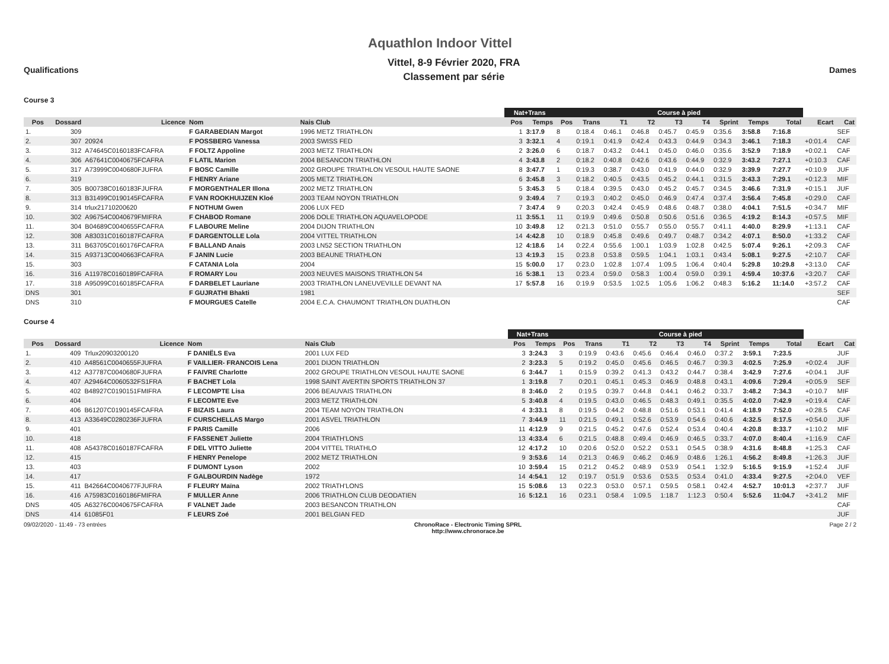Aquathlon Indoor Vittel
Qualifications
Vittel, 8-9 Février 2020, FRA
Classement par série
Dames
Course 3
| | | | | | Nat+Trans | | Course à pied | | | | | | | | | | |
| --- | --- | --- | --- | --- | --- | --- | --- | --- | --- | --- | --- | --- | --- | --- | --- | --- | --- |
| Pos | Dossard | Licence | Nom | Nais Club | Pos | Temps | Pos | Trans | T1 | T2 | T3 | T4 | Sprint | Temps | Total | Ecart | Cat |
| 1. | 309 | | F GARABEDIAN Margot | 1996 METZ TRIATHLON | 1 | 3:17.9 | 8 | 0:18.4 | 0:46.1 | 0:46.8 | 0:45.7 | 0:45.9 | 0:35.6 | 3:58.8 | 7:16.8 | | SEF |
| 2. | 307 | 20924 | F POSSBERG Vanessa | 2003 SWISS FED | 3 | 3:32.1 | 4 | 0:19.1 | 0:41.9 | 0:42.4 | 0:43.3 | 0:44.9 | 0:34.3 | 3:46.1 | 7:18.3 | +0:01.4 | CAF |
| 3. | 312 | A74645C0160183FCAFRA | F FOLTZ Appoline | 2003 METZ TRIATHLON | 2 | 3:26.0 | 6 | 0:18.7 | 0:43.2 | 0:44.1 | 0:45.0 | 0:46.0 | 0:35.6 | 3:52.9 | 7:18.9 | +0:02.1 | CAF |
| 4. | 306 | A67641C0040675FCAFRA | F LATIL Marion | 2004 BESANCON TRIATHLON | 4 | 3:43.8 | 2 | 0:18.2 | 0:40.8 | 0:42.6 | 0:43.6 | 0:44.9 | 0:32.9 | 3:43.2 | 7:27.1 | +0:10.3 | CAF |
| 5. | 317 | A73999C0040680FJUFRA | F BOSC Camille | 2002 GROUPE TRIATHLON VESOUL HAUTE SAONE | 8 | 3:47.7 | 1 | 0:19.3 | 0:38.7 | 0:43.0 | 0:41.9 | 0:44.0 | 0:32.9 | 3:39.9 | 7:27.7 | +0:10.9 | JUF |
| 6. | 319 | | F HENRY Ariane | 2005 METZ TRIATHLON | 6 | 3:45.8 | 3 | 0:18.2 | 0:40.5 | 0:43.5 | 0:45.2 | 0:44.1 | 0:31.5 | 3:43.3 | 7:29.1 | +0:12.3 | MIF |
| 7. | 305 | B00738C0160183FJUFRA | F MORGENTHALER Illona | 2002 METZ TRIATHLON | 5 | 3:45.3 | 5 | 0:18.4 | 0:39.5 | 0:43.0 | 0:45.2 | 0:45.7 | 0:34.5 | 3:46.6 | 7:31.9 | +0:15.1 | JUF |
| 8. | 313 | B31499C0190145FCAFRA | F VAN ROOKHUIJZEN Kloé | 2003 TEAM NOYON TRIATHLON | 9 | 3:49.4 | 7 | 0:19.3 | 0:40.2 | 0:45.0 | 0:46.9 | 0:47.4 | 0:37.4 | 3:56.4 | 7:45.8 | +0:29.0 | CAF |
| 9. | 314 | trlux21710200620 | F NOTHUM Gwen | 2006 LUX FED | 7 | 3:47.4 | 9 | 0:20.3 | 0:42.4 | 0:45.9 | 0:48.6 | 0:48.7 | 0:38.0 | 4:04.1 | 7:51.5 | +0:34.7 | MIF |
| 10. | 302 | A96754C0040679FMIFRA | F CHABOD Romane | 2006 DOLE TRIATHLON AQUAVELOPODE | 11 | 3:55.1 | 11 | 0:19.9 | 0:49.6 | 0:50.8 | 0:50.6 | 0:51.6 | 0:36.5 | 4:19.2 | 8:14.3 | +0:57.5 | MIF |
| 11. | 304 | B04689C0040655FCAFRA | F LABOURE Meline | 2004 DIJON TRIATHLON | 10 | 3:49.8 | 12 | 0:21.3 | 0:51.0 | 0:55.7 | 0:55.0 | 0:55.7 | 0:41.1 | 4:40.0 | 8:29.9 | +1:13.1 | CAF |
| 12. | 308 | A83031C0160187FCAFRA | F DARGENTOLLE Lola | 2004 VITTEL TRIATHLON | 14 | 4:42.8 | 10 | 0:18.9 | 0:45.8 | 0:49.6 | 0:49.7 | 0:48.7 | 0:34.2 | 4:07.1 | 8:50.0 | +1:33.2 | CAF |
| 13. | 311 | B63705C0160176FCAFRA | F BALLAND Anais | 2003 LN52 SECTION TRIATHLON | 12 | 4:18.6 | 14 | 0:22.4 | 0:55.6 | 1:00.1 | 1:03.9 | 1:02.8 | 0:42.5 | 5:07.4 | 9:26.1 | +2:09.3 | CAF |
| 14. | 315 | A93713C0040663FCAFRA | F JANIN Lucie | 2003 BEAUNE TRIATHLON | 13 | 4:19.3 | 15 | 0:23.8 | 0:53.8 | 0:59.5 | 1:04.1 | 1:03.1 | 0:43.4 | 5:08.1 | 9:27.5 | +2:10.7 | CAF |
| 15. | 303 | | F CATANIA Lola | 2004 | 15 | 5:00.0 | 17 | 0:23.0 | 1:02.8 | 1:07.4 | 1:09.5 | 1:06.4 | 0:40.4 | 5:29.8 | 10:29.8 | +3:13.0 | CAF |
| 16. | 316 | A11978C0160189FCAFRA | F ROMARY Lou | 2003 NEUVES MAISONS TRIATHLON 54 | 16 | 5:38.1 | 13 | 0:23.4 | 0:59.0 | 0:58.3 | 1:00.4 | 0:59.0 | 0:39.1 | 4:59.4 | 10:37.6 | +3:20.7 | CAF |
| 17. | 318 | A95099C0160185FCAFRA | F DARBELET Lauriane | 2003 TRIATHLON LANEUVEVILLE DEVANT NA | 17 | 5:57.8 | 16 | 0:19.9 | 0:53.5 | 1:02.5 | 1:05.6 | 1:06.2 | 0:48.3 | 5:16.2 | 11:14.0 | +3:57.2 | CAF |
| DNS | 301 | | F GUJRATHI Bhakti | 1981 | | | | | | | | | | | | | SEF |
| DNS | 310 | | F MOURGUES Catelle | 2004 E.C.A. CHAUMONT TRIATHLON DUATHLON | | | | | | | | | | | | | CAF |
Course 4
| | | | | | Nat+Trans | | Course à pied | | | | | | | | | | |
| --- | --- | --- | --- | --- | --- | --- | --- | --- | --- | --- | --- | --- | --- | --- | --- | --- | --- |
| Pos | Dossard | Licence | Nom | Nais Club | Pos | Temps | Pos | Trans | T1 | T2 | T3 | T4 | Sprint | Temps | Total | Ecart | Cat |
| 1. | 409 | Trlux20903200120 | F DANIËLS Eva | 2001 LUX FED | 3 | 3:24.3 | 3 | 0:19.9 | 0:43.6 | 0:45.6 | 0:46.4 | 0:46.0 | 0:37.2 | 3:59.1 | 7:23.5 | | JUF |
| 2. | 410 | A48561C0040655FJUFRA | F VAILLIER- FRANCOIS Lena | 2001 DIJON TRIATHLON | 2 | 3:23.3 | 5 | 0:19.2 | 0:45.0 | 0:45.6 | 0:46.5 | 0:46.7 | 0:39.3 | 4:02.5 | 7:25.9 | +0:02.4 | JUF |
| 3. | 412 | A37787C0040680FJUFRA | F FAIVRE Charlotte | 2002 GROUPE TRIATHLON VESOUL HAUTE SAONE | 6 | 3:44.7 | 1 | 0:15.9 | 0:39.2 | 0:41.3 | 0:43.2 | 0:44.7 | 0:38.4 | 3:42.9 | 7:27.6 | +0:04.1 | JUF |
| 4. | 407 | A29464C0060532FS1FRA | F BACHET Lola | 1998 SAINT AVERTIN SPORTS TRIATHLON 37 | 1 | 3:19.8 | 7 | 0:20.1 | 0:45.1 | 0:45.3 | 0:46.9 | 0:48.8 | 0:43.1 | 4:09.6 | 7:29.4 | +0:05.9 | SEF |
| 5. | 402 | B48927C0190151FMIFRA | F LECOMPTE Lisa | 2006 BEAUVAIS TRIATHLON | 8 | 3:46.0 | 2 | 0:19.5 | 0:39.7 | 0:44.8 | 0:44.1 | 0:46.2 | 0:33.7 | 3:48.2 | 7:34.3 | +0:10.7 | MIF |
| 6. | 404 | | F LECOMTE Eve | 2003 METZ TRIATHLON | 5 | 3:40.8 | 4 | 0:19.5 | 0:43.0 | 0:46.5 | 0:48.3 | 0:49.1 | 0:35.5 | 4:02.0 | 7:42.9 | +0:19.4 | CAF |
| 7. | 406 | B61207C0190145FCAFRA | F BIZAIS Laura | 2004 TEAM NOYON TRIATHLON | 4 | 3:33.1 | 8 | 0:19.5 | 0:44.2 | 0:48.8 | 0:51.6 | 0:53.1 | 0:41.4 | 4:18.9 | 7:52.0 | +0:28.5 | CAF |
| 8. | 413 | A33649C0280236FJUFRA | F CURSCHELLAS Margo | 2001 ASVEL TRIATHLON | 7 | 3:44.9 | 11 | 0:21.5 | 0:49.1 | 0:52.6 | 0:53.9 | 0:54.6 | 0:40.6 | 4:32.5 | 8:17.5 | +0:54.0 | JUF |
| 9. | 401 | | F PARIS Camille | 2006 | 11 | 4:12.9 | 9 | 0:21.5 | 0:45.2 | 0:47.6 | 0:52.4 | 0:53.4 | 0:40.4 | 4:20.8 | 8:33.7 | +1:10.2 | MIF |
| 10. | 418 | | F FASSENET Juliette | 2004 TRIATH'LONS | 13 | 4:33.4 | 6 | 0:21.5 | 0:48.8 | 0:49.4 | 0:46.9 | 0:46.5 | 0:33.7 | 4:07.0 | 8:40.4 | +1:16.9 | CAF |
| 11. | 408 | A54378C0160187FCAFRA | F DEL VITTO Juliette | 2004 VITTEL TRIATHLO | 12 | 4:17.2 | 10 | 0:20.6 | 0:52.0 | 0:52.2 | 0:53.1 | 0:54.5 | 0:38.9 | 4:31.6 | 8:48.8 | +1:25.3 | CAF |
| 12. | 415 | | F HENRY Penelope | 2002 METZ TRIATHLON | 9 | 3:53.6 | 14 | 0:21.3 | 0:46.9 | 0:46.2 | 0:46.9 | 0:48.6 | 1:26.1 | 4:56.2 | 8:49.8 | +1:26.3 | JUF |
| 13. | 403 | | F DUMONT Lyson | 2002 | 10 | 3:59.4 | 15 | 0:21.2 | 0:45.2 | 0:48.9 | 0:53.9 | 0:54.1 | 1:32.9 | 5:16.5 | 9:15.9 | +1:52.4 | JUF |
| 14. | 417 | | F GALBOURDIN Nadège | 1972 | 14 | 4:54.1 | 12 | 0:19.7 | 0:51.9 | 0:53.6 | 0:53.5 | 0:53.4 | 0:41.0 | 4:33.4 | 9:27.5 | +2:04.0 | VEF |
| 15. | 411 | B42664C0040677FJUFRA | F FLEURY Maïna | 2002 TRIATH'LONS | 15 | 5:08.6 | 13 | 0:22.3 | 0:53.0 | 0:57.1 | 0:59.5 | 0:58.1 | 0:42.4 | 4:52.7 | 10:01.3 | +2:37.7 | JUF |
| 16. | 416 | A75983C0160186FMIFRA | F MULLER Anne | 2006 TRIATHLON CLUB DEODATIEN | 16 | 5:12.1 | 16 | 0:23.1 | 0:58.4 | 1:09.5 | 1:18.7 | 1:12.3 | 0:50.4 | 5:52.6 | 11:04.7 | +3:41.2 | MIF |
| DNS | 405 | A63276C0040675FCAFRA | F VALNET Jade | 2003 BESANCON TRIATHLON | | | | | | | | | | | | | CAF |
| DNS | 414 | 61085F01 | F LEURS Zoé | 2001 BELGIAN FED | | | | | | | | | | | | | JUF |
09/02/2020 - 11:49 - 73 entrées ChronoRace - Electronic Timing SPRL
http://www.chronorace.be Page 2 / 2